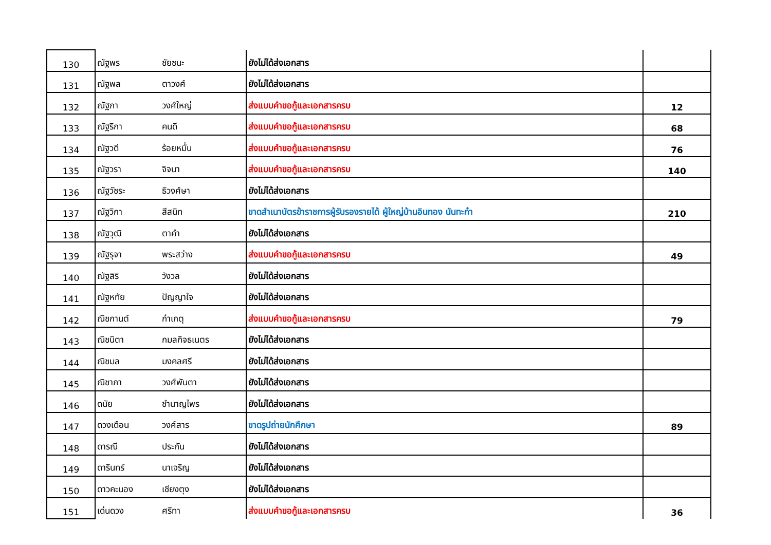| 130 | ณัฐพร | ชัยชนะ | ยังไม่ได้ส่งเอกสาร | |
| 131 | ณัฐพล | ตาวงศ์ | ยังไม่ได้ส่งเอกสาร | |
| 132 | ณัฐภา | วงศ์ใหญ่ | ส่งแบบคำขอกู้และเอกสารครบ | 12 |
| 133 | ณัฐริกา | คนดี | ส่งแบบคำขอกู้และเอกสารครบ | 68 |
| 134 | ณัฐวดี | ร้อยหมื่น | ส่งแบบคำขอกู้และเอกสารครบ | 76 |
| 135 | ณัฐวรา | จิจนา | ส่งแบบคำขอกู้และเอกสารครบ | 140 |
| 136 | ณัฐวัชระ | ธิวงศ์ษา | ยังไม่ได้ส่งเอกสาร | |
| 137 | ณัฐวิกา | สีสนิท | ขาดสำเนาบัตรข้าราชการผู้รับรองรายได้ ผู้ใหญ่บ้านอินทอง นันทะก๋า | 210 |
| 138 | ณัฐวุฒิ | ตาคำ | ยังไม่ได้ส่งเอกสาร | |
| 139 | ณัฐรุจา | พระสว่าง | ส่งแบบคำขอกู้และเอกสารครบ | 49 |
| 140 | ณัฐสิริ | วังวล | ยังไม่ได้ส่งเอกสาร | |
| 141 | ณัฐหทัย | ปัญญาใจ | ยังไม่ได้ส่งเอกสาร | |
| 142 | ณิชกานต์ | ก๋าเกตุ | ส่งแบบคำขอกู้และเอกสารครบ | 79 |
| 143 | ณิชนิตา | กมลกิจธเนตร | ยังไม่ได้ส่งเอกสาร | |
| 144 | ณิชมล | มงคลศรี | ยังไม่ได้ส่งเอกสาร | |
| 145 | ณิชาภา | วงศ์พันตา | ยังไม่ได้ส่งเอกสาร | |
| 146 | ดนัย | ชำนาญไพร | ยังไม่ได้ส่งเอกสาร | |
| 147 | ดวงเดือน | วงศ์สาร | ขาดรูปถ่ายนักศึกษา | 89 |
| 148 | ดารณี | ประกัน | ยังไม่ได้ส่งเอกสาร | |
| 149 | ดารินทร์ | นาเจริญ | ยังไม่ได้ส่งเอกสาร | |
| 150 | ดาวคะนอง | เชียงตุง | ยังไม่ได้ส่งเอกสาร | |
| 151 | เด่นดวง | ศรีทา | ส่งแบบคำขอกู้และเอกสารครบ | 36 |